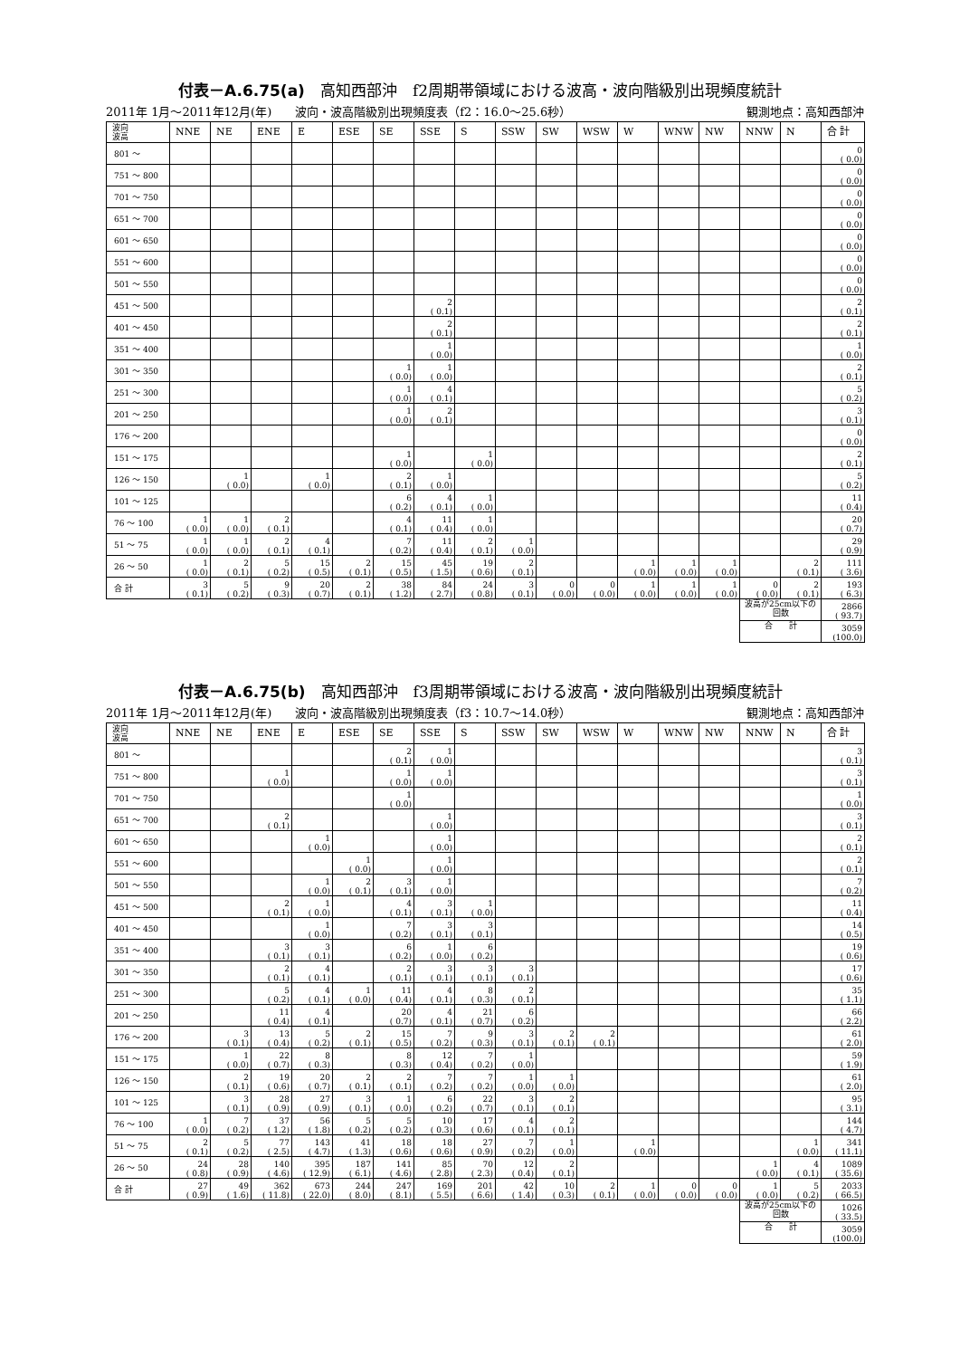付表－A.6.75(a)　高知西部沖　f2周期帯領域における波高・波向階級別出現頻度統計
2011年 1月～2011年12月(年)　　波向・波高階級別出現頻度表（f2：16.0～25.6秒） 観測地点：高知西部沖
| 波向 波高 | NNE | NE | ENE | E | ESE | SE | SSE | S | SSW | SW | WSW | W | WNW | NW | NNW | N | 合 計 |
| --- | --- | --- | --- | --- | --- | --- | --- | --- | --- | --- | --- | --- | --- | --- | --- | --- | --- |
| 801 ～ | | | | | | | | | | | | | | | | | 0 ( 0.0) |
| 751 ～ 800 | | | | | | | | | | | | | | | | | 0 ( 0.0) |
| 701 ～ 750 | | | | | | | | | | | | | | | | | 0 ( 0.0) |
| 651 ～ 700 | | | | | | | | | | | | | | | | | 0 ( 0.0) |
| 601 ～ 650 | | | | | | | | | | | | | | | | | 0 ( 0.0) |
| 551 ～ 600 | | | | | | | | | | | | | | | | | 0 ( 0.0) |
| 501 ～ 550 | | | | | | | | | | | | | | | | | 0 ( 0.0) |
| 451 ～ 500 | | | | | | | 2 ( 0.1) | | | | | | | | | | 2 ( 0.1) |
| 401 ～ 450 | | | | | | | 2 ( 0.1) | | | | | | | | | | 2 ( 0.1) |
| 351 ～ 400 | | | | | | | 1 ( 0.0) | | | | | | | | | | 1 ( 0.0) |
| 301 ～ 350 | | | | | | 1 ( 0.0) | 1 ( 0.0) | | | | | | | | | | 2 ( 0.1) |
| 251 ～ 300 | | | | | | 1 ( 0.0) | 4 ( 0.1) | | | | | | | | | | 5 ( 0.2) |
| 201 ～ 250 | | | | | | 1 ( 0.0) | 2 ( 0.1) | | | | | | | | | | 3 ( 0.1) |
| 176 ～ 200 | | | | | | | | | | | | | | | | | 0 ( 0.0) |
| 151 ～ 175 | | | | | | 1 ( 0.0) | | 1 ( 0.0) | | | | | | | | | 2 ( 0.1) |
| 126 ～ 150 | | 1 ( 0.0) | | 1 ( 0.0) | | 2 ( 0.1) | 1 ( 0.0) | | | | | | | | | | 5 ( 0.2) |
| 101 ～ 125 | | | | | | 6 ( 0.2) | 4 ( 0.1) | 1 ( 0.0) | | | | | | | | | 11 ( 0.4) |
| 76 ～ 100 | 1 ( 0.0) | 1 ( 0.0) | 2 ( 0.1) | | | 4 ( 0.1) | 11 ( 0.4) | 1 ( 0.0) | | | | | | | | | 20 ( 0.7) |
| 51 ～ 75 | 1 ( 0.0) | 1 ( 0.0) | 2 ( 0.1) | 4 ( 0.1) | | 7 ( 0.2) | 11 ( 0.4) | 2 ( 0.1) | 1 ( 0.0) | | | | | | | | 29 ( 0.9) |
| 26 ～ 50 | 1 ( 0.0) | 2 ( 0.1) | 5 ( 0.2) | 15 ( 0.5) | 2 ( 0.1) | 15 ( 0.5) | 45 ( 1.5) | 19 ( 0.6) | 2 ( 0.1) | | | 1 ( 0.0) | 1 ( 0.0) | 1 ( 0.0) | | 2 ( 0.1) | 111 ( 3.6) |
| 合 計 | 3 ( 0.1) | 5 ( 0.2) | 9 ( 0.3) | 20 ( 0.7) | 2 ( 0.1) | 38 ( 1.2) | 84 ( 2.7) | 24 ( 0.8) | 3 ( 0.1) | 0 ( 0.0) | 0 ( 0.0) | 1 ( 0.0) | 1 ( 0.0) | 1 ( 0.0) | 0 ( 0.0) | 2 ( 0.1) | 193 ( 6.3) |
| | | | | | | | | | | | | | | | 波高が25cm以下の回数 | | 2866 ( 93.7) |
| | | | | | | | | | | | | | | | 合 計 | | 3059 (100.0) |
付表－A.6.75(b)　高知西部沖　f3周期帯領域における波高・波向階級別出現頻度統計
2011年 1月～2011年12月(年)　　波向・波高階級別出現頻度表（f3：10.7～14.0秒） 観測地点：高知西部沖
| 波向 波高 | NNE | NE | ENE | E | ESE | SE | SSE | S | SSW | SW | WSW | W | WNW | NW | NNW | N | 合 計 |
| --- | --- | --- | --- | --- | --- | --- | --- | --- | --- | --- | --- | --- | --- | --- | --- | --- | --- |
| 801 ～ | | | | | | 2 ( 0.1) | 1 ( 0.0) | | | | | | | | | | 3 ( 0.1) |
| 751 ～ 800 | | | 1 ( 0.0) | | | 1 ( 0.0) | 1 ( 0.0) | | | | | | | | | | 3 ( 0.1) |
| 701 ～ 750 | | | | | | 1 ( 0.0) | | | | | | | | | | | 1 ( 0.0) |
| 651 ～ 700 | | | 2 ( 0.1) | | | | 1 ( 0.0) | | | | | | | | | | 3 ( 0.1) |
| 601 ～ 650 | | | | 1 ( 0.0) | | | 1 ( 0.0) | | | | | | | | | | 2 ( 0.1) |
| 551 ～ 600 | | | | | 1 ( 0.0) | | 1 ( 0.0) | | | | | | | | | | 2 ( 0.1) |
| 501 ～ 550 | | | | 1 ( 0.0) | 2 ( 0.1) | 3 ( 0.1) | 1 ( 0.0) | | | | | | | | | | 7 ( 0.2) |
| 451 ～ 500 | | | 2 ( 0.1) | 1 ( 0.0) | | 4 ( 0.1) | 3 ( 0.1) | 1 ( 0.0) | | | | | | | | | 11 ( 0.4) |
| 401 ～ 450 | | | | 1 ( 0.0) | | 7 ( 0.2) | 3 ( 0.1) | 3 ( 0.1) | | | | | | | | | 14 ( 0.5) |
| 351 ～ 400 | | | 3 ( 0.1) | 3 ( 0.1) | | 6 ( 0.2) | 1 ( 0.0) | 6 ( 0.2) | | | | | | | | | 19 ( 0.6) |
| 301 ～ 350 | | | 2 ( 0.1) | 4 ( 0.1) | | 2 ( 0.1) | 3 ( 0.1) | 3 ( 0.1) | 3 ( 0.1) | | | | | | | | 17 ( 0.6) |
| 251 ～ 300 | | | 5 ( 0.2) | 4 ( 0.1) | 1 ( 0.0) | 11 ( 0.4) | 4 ( 0.1) | 8 ( 0.3) | 2 ( 0.1) | | | | | | | | 35 ( 1.1) |
| 201 ～ 250 | | | 11 ( 0.4) | 4 ( 0.1) | | 20 ( 0.7) | 4 ( 0.1) | 21 ( 0.7) | 6 ( 0.2) | | | | | | | | 66 ( 2.2) |
| 176 ～ 200 | | 3 ( 0.1) | 13 ( 0.4) | 5 ( 0.2) | 2 ( 0.1) | 15 ( 0.5) | 7 ( 0.2) | 9 ( 0.3) | 3 ( 0.1) | 2 ( 0.1) | 2 ( 0.1) | | | | | | 61 ( 2.0) |
| 151 ～ 175 | | 1 ( 0.0) | 22 ( 0.7) | 8 ( 0.3) | | 8 ( 0.3) | 12 ( 0.4) | 7 ( 0.2) | 1 ( 0.0) | | | | | | | | 59 ( 1.9) |
| 126 ～ 150 | | 2 ( 0.1) | 19 ( 0.6) | 20 ( 0.7) | 2 ( 0.1) | 2 ( 0.1) | 7 ( 0.2) | 7 ( 0.2) | 1 ( 0.0) | 1 ( 0.0) | | | | | | | 61 ( 2.0) |
| 101 ～ 125 | | 3 ( 0.1) | 28 ( 0.9) | 27 ( 0.9) | 3 ( 0.1) | 1 ( 0.0) | 6 ( 0.2) | 22 ( 0.7) | 3 ( 0.1) | 2 ( 0.1) | | | | | | | 95 ( 3.1) |
| 76 ～ 100 | 1 ( 0.0) | 7 ( 0.2) | 37 ( 1.2) | 56 ( 1.8) | 5 ( 0.2) | 5 ( 0.2) | 10 ( 0.3) | 17 ( 0.6) | 4 ( 0.1) | 2 ( 0.1) | | | | | | | 144 ( 4.7) |
| 51 ～ 75 | 2 ( 0.1) | 5 ( 0.2) | 77 ( 2.5) | 143 ( 4.7) | 41 ( 1.3) | 18 ( 0.6) | 18 ( 0.6) | 27 ( 0.9) | 7 ( 0.2) | 1 ( 0.0) | | 1 ( 0.0) | | | | 1 ( 0.0) | 341 ( 11.1) |
| 26 ～ 50 | 24 ( 0.8) | 28 ( 0.9) | 140 ( 4.6) | 395 ( 12.9) | 187 ( 6.1) | 141 ( 4.6) | 85 ( 2.8) | 70 ( 2.3) | 12 ( 0.4) | 2 ( 0.1) | | | | | 1 ( 0.0) | 4 ( 0.1) | 1089 ( 35.6) |
| 合 計 | 27 ( 0.9) | 49 ( 1.6) | 362 ( 11.8) | 673 ( 22.0) | 244 ( 8.0) | 247 ( 8.1) | 169 ( 5.5) | 201 ( 6.6) | 42 ( 1.4) | 10 ( 0.3) | 2 ( 0.1) | 1 ( 0.0) | 0 ( 0.0) | 0 ( 0.0) | 1 ( 0.0) | 5 ( 0.2) | 2033 ( 66.5) |
| | | | | | | | | | | | | | | | 波高が25cm以下の回数 | | 1026 ( 33.5) |
| | | | | | | | | | | | | | | | 合 計 | | 3059 (100.0) |